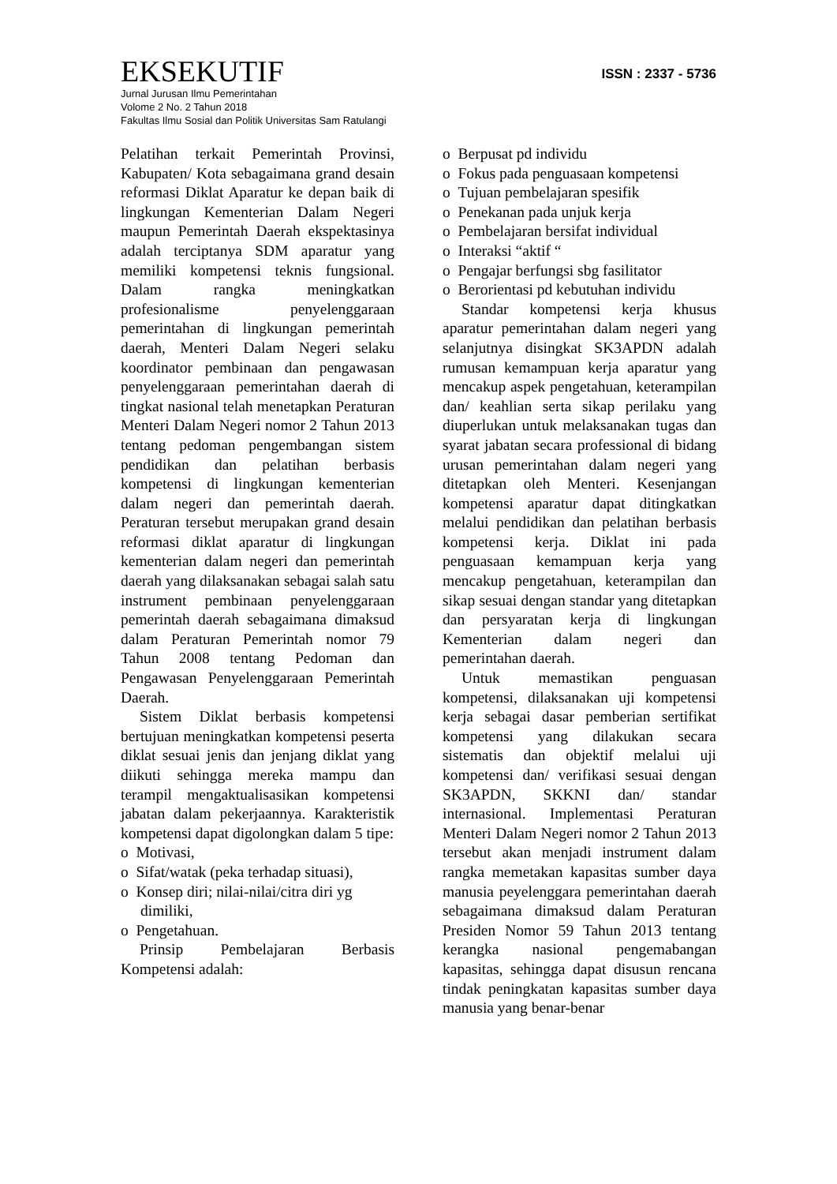EKSEKUTIF
ISSN : 2337 - 5736
Jurnal Jurusan Ilmu Pemerintahan
Volome 2 No. 2 Tahun 2018
Fakultas Ilmu Sosial dan Politik Universitas Sam Ratulangi
Pelatihan terkait Pemerintah Provinsi, Kabupaten/ Kota sebagaimana grand desain reformasi Diklat Aparatur ke depan baik di lingkungan Kementerian Dalam Negeri maupun Pemerintah Daerah ekspektasinya adalah terciptanya SDM aparatur yang memiliki kompetensi teknis fungsional. Dalam rangka meningkatkan profesionalisme penyelenggaraan pemerintahan di lingkungan pemerintah daerah, Menteri Dalam Negeri selaku koordinator pembinaan dan pengawasan penyelenggaraan pemerintahan daerah di tingkat nasional telah menetapkan Peraturan Menteri Dalam Negeri nomor 2 Tahun 2013 tentang pedoman pengembangan sistem pendidikan dan pelatihan berbasis kompetensi di lingkungan kementerian dalam negeri dan pemerintah daerah. Peraturan tersebut merupakan grand desain reformasi diklat aparatur di lingkungan kementerian dalam negeri dan pemerintah daerah yang dilaksanakan sebagai salah satu instrument pembinaan penyelenggaraan pemerintah daerah sebagaimana dimaksud dalam Peraturan Pemerintah nomor 79 Tahun 2008 tentang Pedoman dan Pengawasan Penyelenggaraan Pemerintah Daerah.
Sistem Diklat berbasis kompetensi bertujuan meningkatkan kompetensi peserta diklat sesuai jenis dan jenjang diklat yang diikuti sehingga mereka mampu dan terampil mengaktualisasikan kompetensi jabatan dalam pekerjaannya. Karakteristik kompetensi dapat digolongkan dalam 5 tipe:
o Motivasi,
o Sifat/watak (peka terhadap situasi),
o Konsep diri; nilai-nilai/citra diri yg dimiliki,
o Pengetahuan.
Prinsip Pembelajaran Berbasis Kompetensi adalah:
o Berpusat pd individu
o Fokus pada penguasaan kompetensi
o Tujuan pembelajaran spesifik
o Penekanan pada unjuk kerja
o Pembelajaran bersifat individual
o Interaksi “aktif “
o Pengajar berfungsi sbg fasilitator
o Berorientasi pd kebutuhan individu
Standar kompetensi kerja khusus aparatur pemerintahan dalam negeri yang selanjutnya disingkat SK3APDN adalah rumusan kemampuan kerja aparatur yang mencakup aspek pengetahuan, keterampilan dan/ keahlian serta sikap perilaku yang diuperlukan untuk melaksanakan tugas dan syarat jabatan secara professional di bidang urusan pemerintahan dalam negeri yang ditetapkan oleh Menteri. Kesenjangan kompetensi aparatur dapat ditingkatkan melalui pendidikan dan pelatihan berbasis kompetensi kerja. Diklat ini pada penguasaan kemampuan kerja yang mencakup pengetahuan, keterampilan dan sikap sesuai dengan standar yang ditetapkan dan persyaratan kerja di lingkungan Kementerian dalam negeri dan pemerintahan daerah.
Untuk memastikan penguasan kompetensi, dilaksanakan uji kompetensi kerja sebagai dasar pemberian sertifikat kompetensi yang dilakukan secara sistematis dan objektif melalui uji kompetensi dan/ verifikasi sesuai dengan SK3APDN, SKKNI dan/ standar internasional. Implementasi Peraturan Menteri Dalam Negeri nomor 2 Tahun 2013 tersebut akan menjadi instrument dalam rangka memetakan kapasitas sumber daya manusia peyelenggara pemerintahan daerah sebagaimana dimaksud dalam Peraturan Presiden Nomor 59 Tahun 2013 tentang kerangka nasional pengemabangan kapasitas, sehingga dapat disusun rencana tindak peningkatan kapasitas sumber daya manusia yang benar-benar